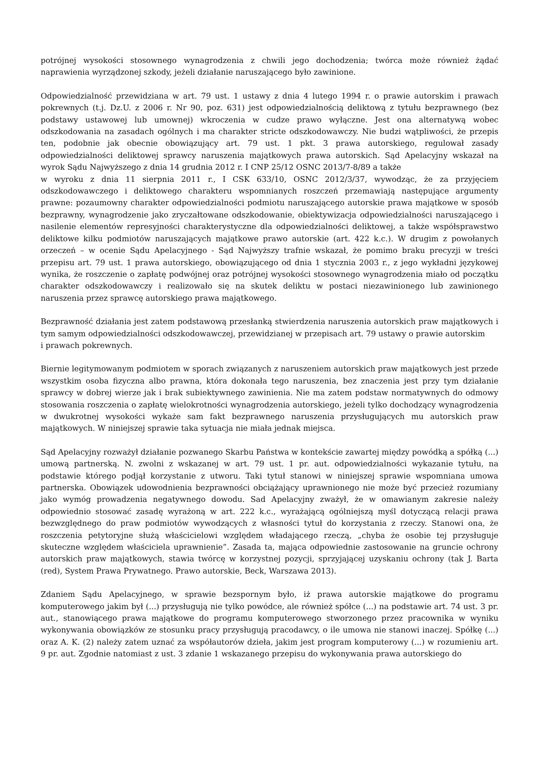potrójnej wysokości stosownego wynagrodzenia z chwili jego dochodzenia; twórca może również żądać naprawienia wyrządzonej szkody, jeżeli działanie naruszającego było zawinione.
Odpowiedzialność przewidziana w art. 79 ust. 1 ustawy z dnia 4 lutego 1994 r. o prawie autorskim i prawach pokrewnych (t.j. Dz.U. z 2006 r. Nr 90, poz. 631) jest odpowiedzialnością deliktową z tytułu bezprawnego (bez podstawy ustawowej lub umownej) wkroczenia w cudze prawo wyłączne. Jest ona alternatywą wobec odszkodowania na zasadach ogólnych i ma charakter stricte odszkodowawczy. Nie budzi wątpliwości, że przepis ten, podobnie jak obecnie obowiązujący art. 79 ust. 1 pkt. 3 prawa autorskiego, regulował zasady odpowiedzialności deliktowej sprawcy naruszenia majątkowych prawa autorskich. Sąd Apelacyjny wskazał na wyrok Sądu Najwyższego z dnia 14 grudnia 2012 r. I CNP 25/12 OSNC 2013/7-8/89 a także
w wyroku z dnia 11 sierpnia 2011 r., I CSK 633/10, OSNC 2012/3/37, wywodząc, że za przyjęciem odszkodowawczego i deliktowego charakteru wspomnianych roszczeń przemawiają następujące argumenty prawne: pozaumowny charakter odpowiedzialności podmiotu naruszającego autorskie prawa majątkowe w sposób bezprawny, wynagrodzenie jako zryczałtowane odszkodowanie, obiektywizacja odpowiedzialności naruszającego i nasilenie elementów represyjności charakterystyczne dla odpowiedzialności deliktowej, a także współsprawstwo deliktowe kilku podmiotów naruszających majątkowe prawo autorskie (art. 422 k.c.). W drugim z powołanych orzeczeń – w ocenie Sądu Apelacyjnego - Sąd Najwyższy trafnie wskazał, że pomimo braku precyzji w treści przepisu art. 79 ust. 1 prawa autorskiego, obowiązującego od dnia 1 stycznia 2003 r., z jego wykładni językowej wynika, że roszczenie o zapłatę podwójnej oraz potrójnej wysokości stosownego wynagrodzenia miało od początku charakter odszkodowawczy i realizowało się na skutek deliktu w postaci niezawinionego lub zawinionego naruszenia przez sprawcę autorskiego prawa majątkowego.
Bezprawność działania jest zatem podstawową przesłanką stwierdzenia naruszenia autorskich praw majątkowych i tym samym odpowiedzialności odszkodowawczej, przewidzianej w przepisach art. 79 ustawy o prawie autorskim
i prawach pokrewnych.
Biernie legitymowanym podmiotem w sporach związanych z naruszeniem autorskich praw majątkowych jest przede wszystkim osoba fizyczna albo prawna, która dokonała tego naruszenia, bez znaczenia jest przy tym działanie sprawcy w dobrej wierze jak i brak subiektywnego zawinienia. Nie ma zatem podstaw normatywnych do odmowy stosowania roszczenia o zapłatę wielokrotności wynagrodzenia autorskiego, jeżeli tylko dochodzący wynagrodzenia w dwukrotnej wysokości wykaże sam fakt bezprawnego naruszenia przysługujących mu autorskich praw majątkowych. W niniejszej sprawie taka sytuacja nie miała jednak miejsca.
Sąd Apelacyjny rozważył działanie pozwanego Skarbu Państwa w kontekście zawartej między powódką a spółką (...) umową partnerską. N. zwolni z wskazanej w art. 79 ust. 1 pr. aut. odpowiedzialności wykazanie tytułu, na podstawie którego podjął korzystanie z utworu. Taki tytuł stanowi w niniejszej sprawie wspomniana umowa partnerska. Obowiązek udowodnienia bezprawności obciążający uprawnionego nie może być przecież rozumiany jako wymóg prowadzenia negatywnego dowodu. Sad Apelacyjny zważył, że w omawianym zakresie należy odpowiednio stosować zasadę wyrażoną w art. 222 k.c., wyrażającą ogólniejszą myśl dotyczącą relacji prawa bezwzględnego do praw podmiotów wywodzących z własności tytuł do korzystania z rzeczy. Stanowi ona, że roszczenia petytoryjne służą właścicielowi względem władającego rzeczą, „chyba że osobie tej przysługuje skuteczne względem właściciela uprawnienie”. Zasada ta, mająca odpowiednie zastosowanie na gruncie ochrony autorskich praw majątkowych, stawia twórcę w korzystnej pozycji, sprzyjającej uzyskaniu ochrony (tak J. Barta (red), System Prawa Prywatnego. Prawo autorskie, Beck, Warszawa 2013).
Zdaniem Sądu Apelacyjnego, w sprawie bezspornym było, iż prawa autorskie majątkowe do programu komputerowego jakim był (...) przysługują nie tylko powódce, ale również spółce (...) na podstawie art. 74 ust. 3 pr. aut., stanowiącego prawa majątkowe do programu komputerowego stworzonego przez pracownika w wyniku wykonywania obowiązków ze stosunku pracy przysługują pracodawcy, o ile umowa nie stanowi inaczej. Spółkę (...) oraz A. K. (2) należy zatem uznać za współautorów dzieła, jakim jest program komputerowy (...) w rozumieniu art. 9 pr. aut. Zgodnie natomiast z ust. 3 zdanie 1 wskazanego przepisu do wykonywania prawa autorskiego do